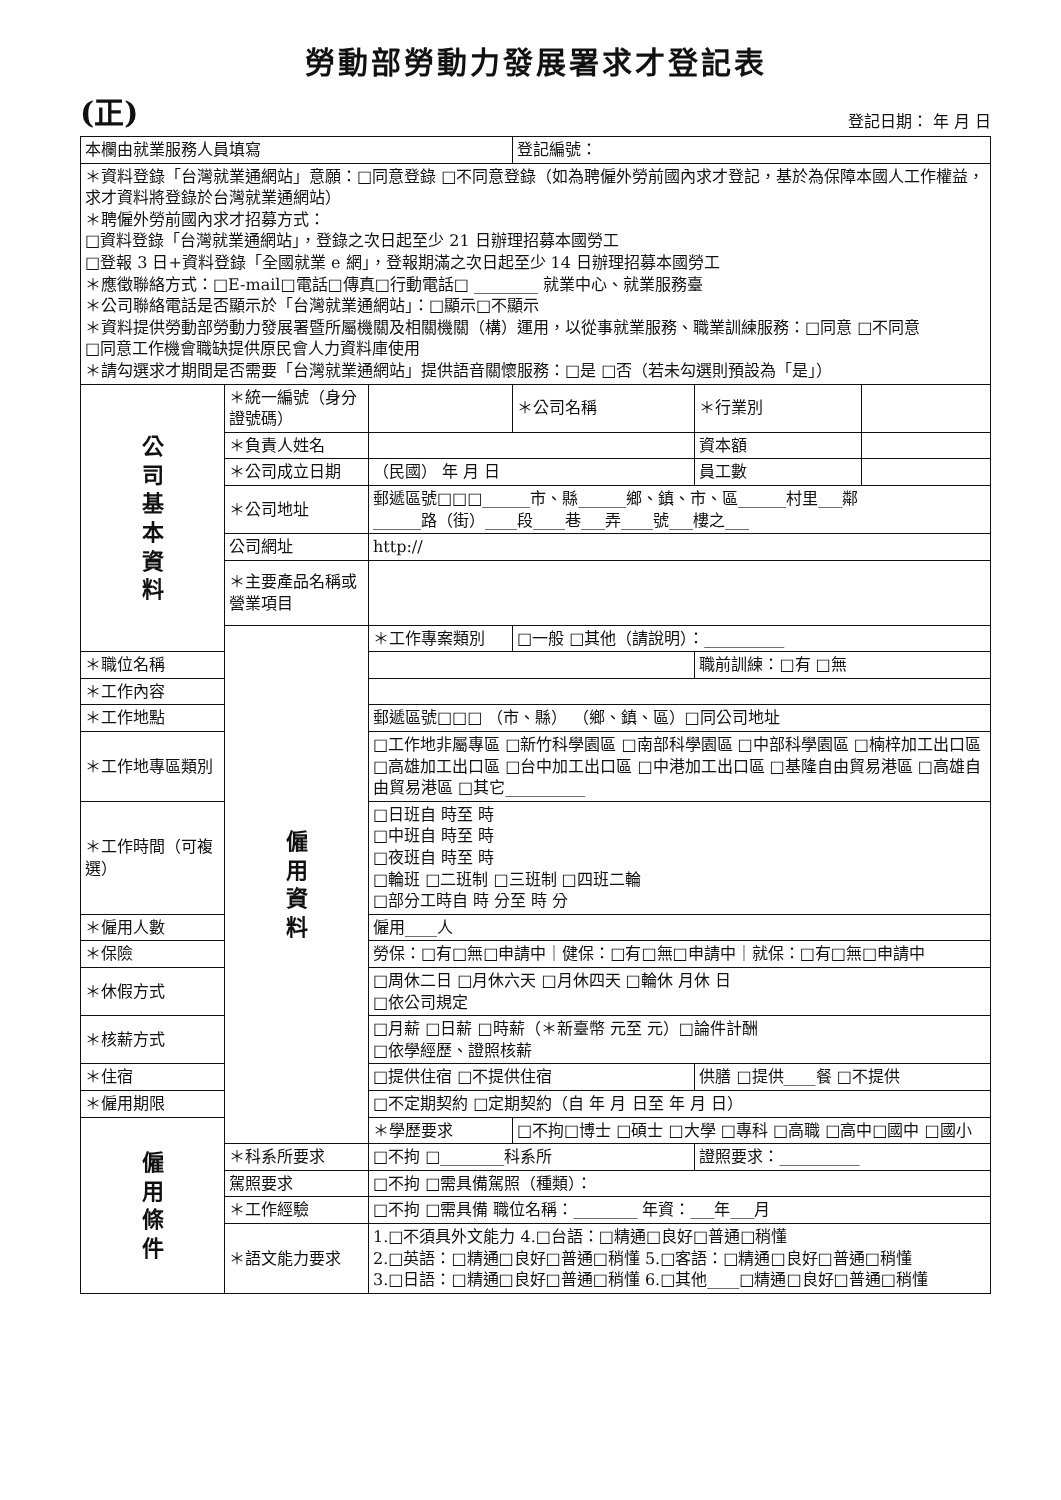勞動部勞動力發展署求才登記表
(正) 登記日期： 年 月 日
| 本欄由就業服務人員填寫 | | | 登記編號： | | |
| ＊資料登錄「台灣就業通網站」意願：□同意登錄 □不同意登錄（如為聘僱外勞前國內求才登記，基於為保障本國人工作權益，求才資料將登錄於台灣就業通網站） ＊聘僱外勞前國內求才招募方式： □資料登錄「台灣就業通網站」，登錄之次日起至少 21 日辦理招募本國勞工 □登報 3 日+資料登錄「全國就業 e 網」，登報期滿之次日起至少 14 日辦理招募本國勞工 ＊應徵聯絡方式：□E-mail□電話□傳真□行動電話□ ________ 就業中心、就業服務臺 ＊公司聯絡電話是否顯示於「台灣就業通網站」：□顯示□不顯示 ＊資料提供勞動部勞動力發展署暨所屬機關及相關機關（構）運用，以從事就業服務、職業訓練服務：□同意 □不同意 □同意工作機會職缺提供原民會人力資料庫使用 ＊請勾選求才期間是否需要「台灣就業通網站」提供語音關懷服務：□是 □否（若未勾選則預設為「是」） | | | | | |
| 公 司 基 本 資 料 | ＊統一編號（身分證號碼） | | ＊公司名稱 | ＊行業別 | |
| | ＊負責人姓名 | | | 資本額 | |
| | ＊公司成立日期 | （民國） 年 月 日 | | 員工數 | |
| | ＊公司地址 | 郵遞區號□□□______市、縣______鄉、鎮、市、區______村里___鄰 ______路（街）____段____巷___弄____號___樓之___ | | | |
| | 公司網址 | http:// | | | |
| | ＊主要產品名稱或營業項目 | | | | |
| | 僱 用 資 料 | ＊工作專案類別 | □一般 □其他（請說明）：__________ | | |
| ＊職位名稱 | | | | 職前訓練：□有 □無 | |
| ＊工作內容 | | | | | |
| ＊工作地點 | | 郵遞區號□□□ （市、縣） （鄉、鎮、區）□同公司地址 | | | |
| ＊工作地專區類別 | | □工作地非屬專區 □新竹科學園區 □南部科學園區 □中部科學園區 □楠梓加工出口區 □高雄加工出口區 □台中加工出口區 □中港加工出口區 □基隆自由貿易港區 □高雄自由貿易港區 □其它__________ | | | |
| ＊工作時間（可複選） | | □日班自 時至 時 □中班自 時至 時 □夜班自 時至 時 □輪班 □二班制 □三班制 □四班二輪 □部分工時自 時 分至 時 分 | | | |
| ＊僱用人數 | | 僱用____人 | | | |
| ＊保險 | | 勞保：□有□無□申請中｜健保：□有□無□申請中｜就保：□有□無□申請中 | | | |
| ＊休假方式 | | □周休二日 □月休六天 □月休四天 □輪休 月休 日 □依公司規定 | | | |
| ＊核薪方式 | | □月薪 □日薪 □時薪（＊新臺幣 元至 元）□論件計酬 □依學經歷、證照核薪 | | | |
| ＊住宿 | | □提供住宿 □不提供住宿 | | 供膳 □提供____餐 □不提供 | |
| ＊僱用期限 | | □不定期契約 □定期契約（自 年 月 日至 年 月 日） | | | |
| 僱 用 條 件 | | ＊學歷要求 | □不拘□博士 □碩士 □大學 □專科 □高職 □高中□國中 □國小 | | |
| | ＊科系所要求 | □不拘 □________科系所 | | 證照要求：__________ | |
| | 駕照要求 | □不拘 □需具備駕照（種類）： | | | |
| | ＊工作經驗 | □不拘 □需具備 職位名稱：________ 年資：___年___月 | | | |
| | ＊語文能力要求 | 1.□不須具外文能力 4.□台語：□精通□良好□普通□稍懂 2.□英語：□精通□良好□普通□稍懂 5.□客語：□精通□良好□普通□稍懂 3.□日語：□精通□良好□普通□稍懂 6.□其他____□精通□良好□普通□稍懂 | | | |